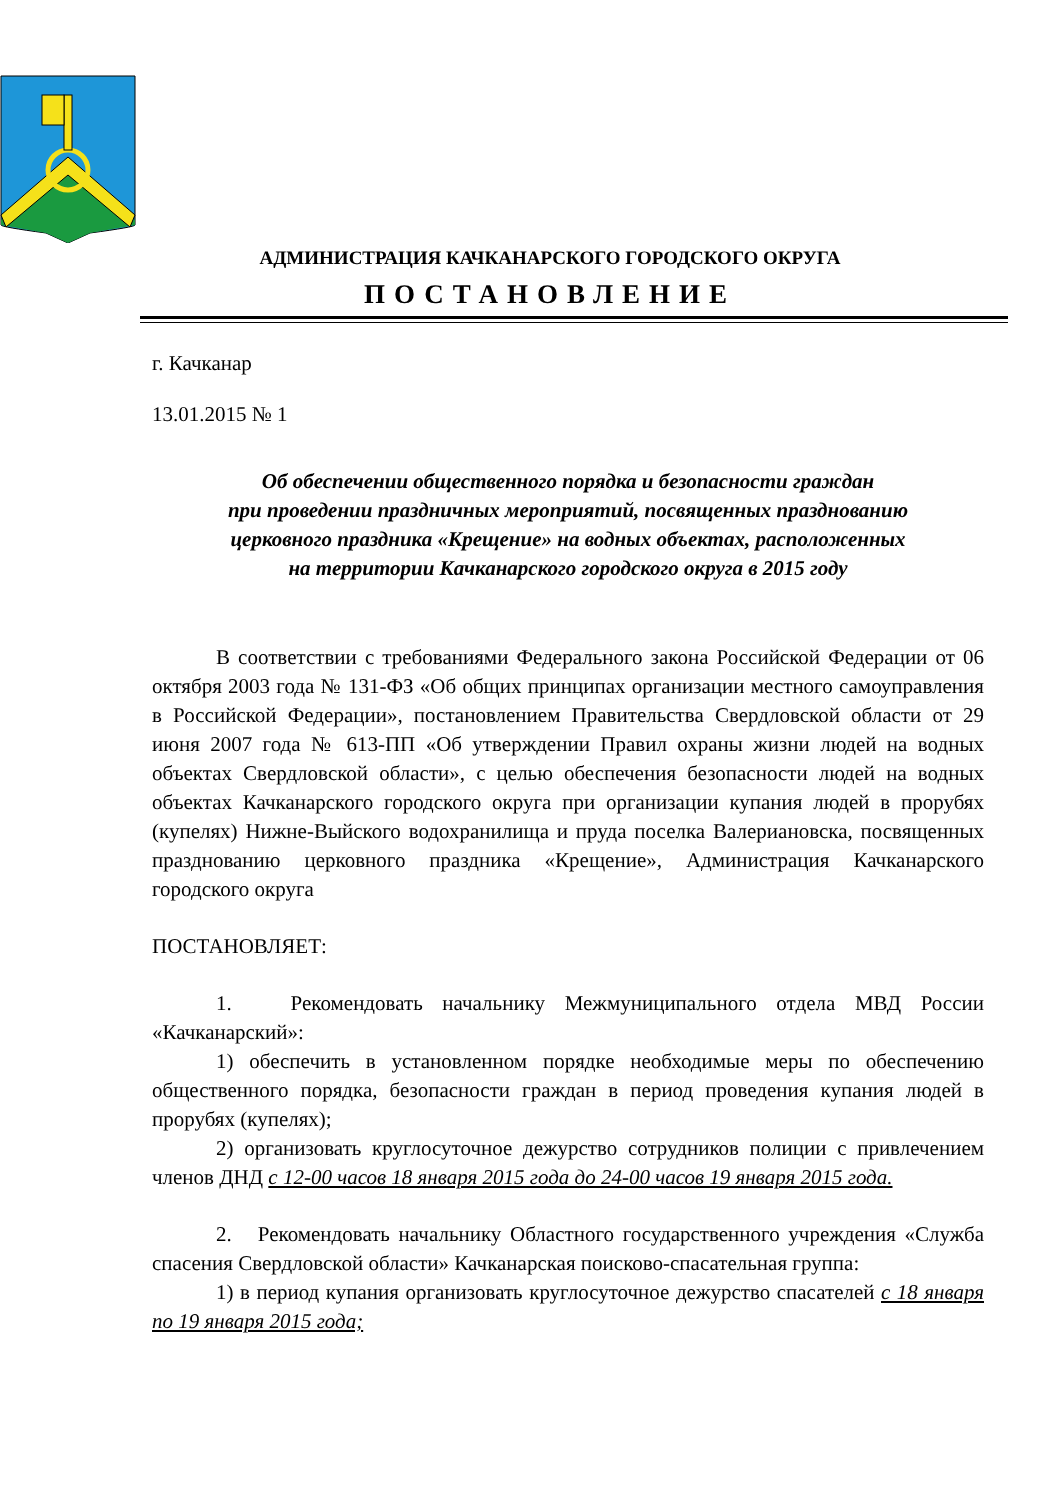АДМИНИСТРАЦИЯ КАЧКАНАРСКОГО ГОРОДСКОГО ОКРУГА
ПОСТАНОВЛЕНИЕ
г. Качканар
13.01.2015 № 1
Об обеспечении общественного порядка и безопасности граждан
при проведении праздничных мероприятий, посвященных празднованию
церковного праздника «Крещение» на водных объектах, расположенных
на территории Качканарского городского округа в 2015 году
В соответствии с требованиями Федерального закона Российской Федерации от 06 октября 2003 года № 131-ФЗ «Об общих принципах организации местного самоуправления в Российской Федерации», постановлением Правительства Свердловской области от 29 июня 2007 года № 613-ПП «Об утверждении Правил охраны жизни людей на водных объектах Свердловской области», с целью обеспечения безопасности людей на водных объектах Качканарского городского округа при организации купания людей в прорубях (купелях) Нижне-Выйского водохранилища и пруда поселка Валериановска, посвященных празднованию церковного праздника «Крещение», Администрация Качканарского городского округа
ПОСТАНОВЛЯЕТ:
1. Рекомендовать начальнику Межмуниципального отдела МВД России «Качканарский»:
1) обеспечить в установленном порядке необходимые меры по обеспечению общественного порядка, безопасности граждан в период проведения купания людей в прорубях (купелях);
2) организовать круглосуточное дежурство сотрудников полиции с привлечением членов ДНД с 12-00 часов 18 января 2015 года до 24-00 часов 19 января 2015 года.
2. Рекомендовать начальнику Областного государственного учреждения «Служба спасения Свердловской области» Качканарская поисково-спасательная группа:
1) в период купания организовать круглосуточное дежурство спасателей с 18 января по 19 января 2015 года;